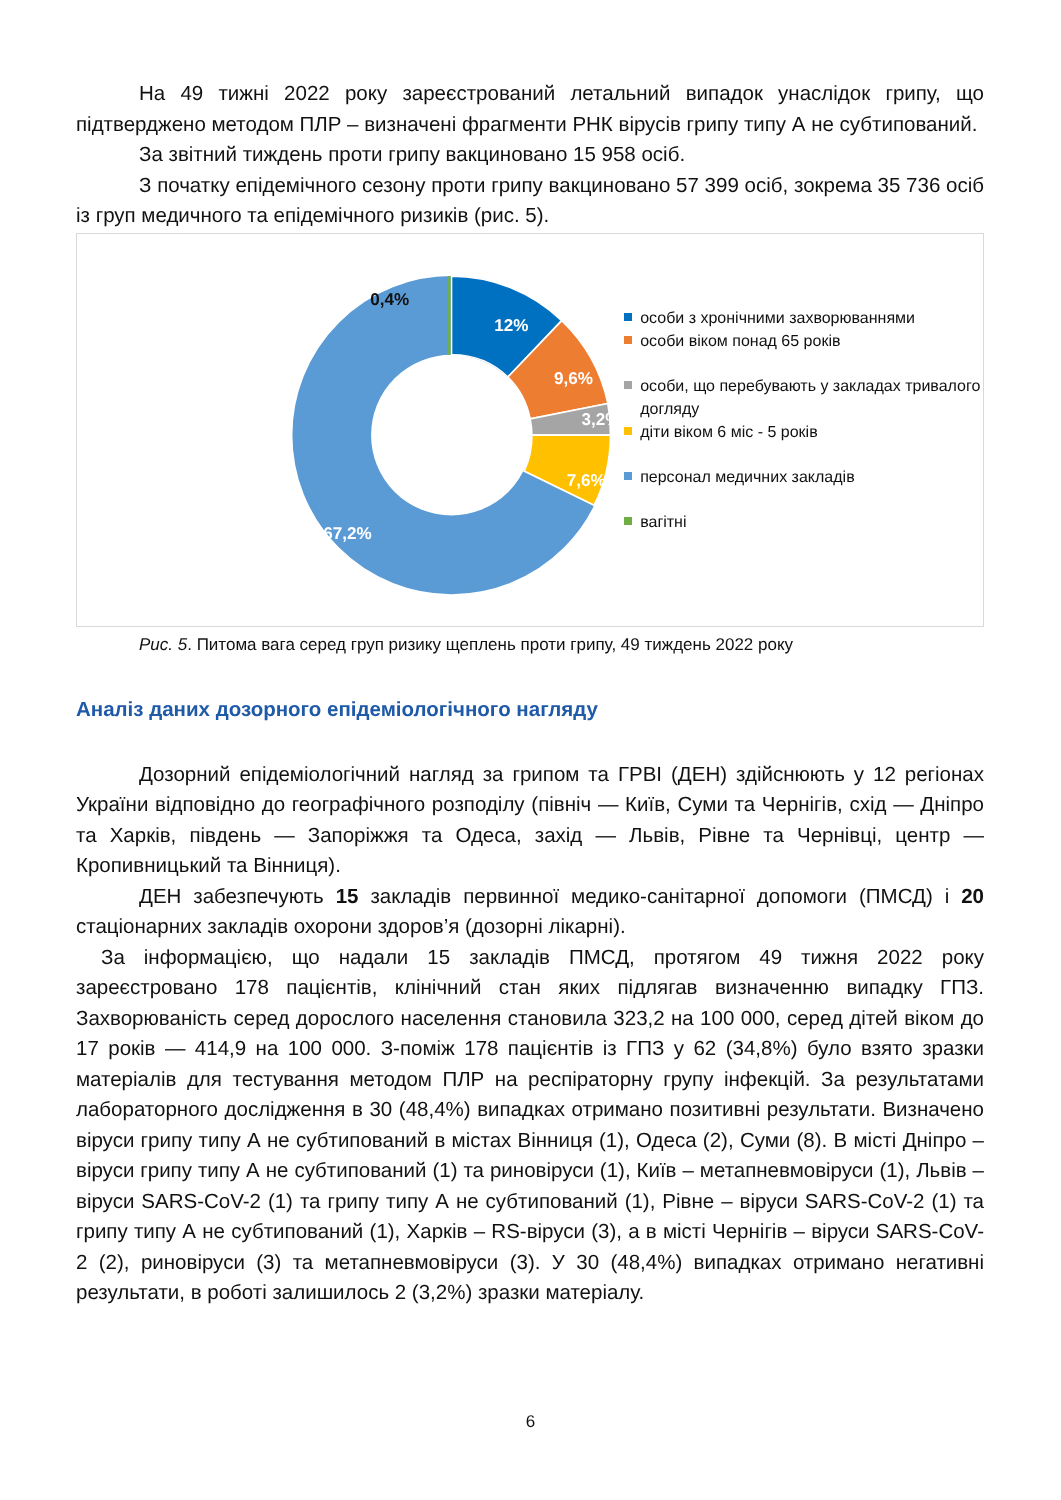На 49 тижні 2022 року зареєстрований летальний випадок унаслідок грипу, що підтверджено методом ПЛР – визначені фрагменти РНК вірусів грипу типу А не субтипований.
За звітний тиждень проти грипу вакциновано 15 958 осіб.
З початку епідемічного сезону проти грипу вакциновано 57 399 осіб, зокрема 35 736 осіб із груп медичного та епідемічного ризиків (рис. 5).
12%
9,6%
3,2%
7,6%
67,2%
0,4%
особи з хронічними захворюваннями
особи віком понад 65 років
особи, що перебувають у закладах тривалого догляду
діти віком 6 міс - 5 років
персонал медичних закладів
вагітні
Рис. 5. Питома вага серед груп ризику щеплень проти грипу, 49 тиждень 2022 року
Аналіз даних дозорного епідеміологічного нагляду
Дозорний епідеміологічний нагляд за грипом та ГРВІ (ДЕН) здійснюють у 12 регіонах України відповідно до географічного розподілу (північ — Київ, Суми та Чернігів, схід — Дніпро та Харків, південь — Запоріжжя та Одеса, захід — Львів, Рівне та Чернівці, центр — Кропивницький та Вінниця).
ДЕН забезпечують 15 закладів первинної медико-санітарної допомоги (ПМСД) і 20 стаціонарних закладів охорони здоров’я (дозорні лікарні).
За інформацією, що надали 15 закладів ПМСД, протягом 49 тижня 2022 року зареєстровано 178 пацієнтів, клінічний стан яких підлягав визначенню випадку ГПЗ. Захворюваність серед дорослого населення становила 323,2 на 100 000, серед дітей віком до 17 років — 414,9 на 100 000. З-поміж 178 пацієнтів із ГПЗ у 62 (34,8%) було взято зразки матеріалів для тестування методом ПЛР на респіраторну групу інфекцій. За результатами лабораторного дослідження в 30 (48,4%) випадках отримано позитивні результати. Визначено віруси грипу типу А не субтипований в містах Вінниця (1), Одеса (2), Суми (8). В місті Дніпро – віруси грипу типу А не субтипований (1) та риновіруси (1), Київ – метапневмовіруси (1), Львів – віруси SARS-CoV-2 (1) та грипу типу А не субтипований (1), Рівне – віруси SARS-CoV-2 (1) та грипу типу А не субтипований (1), Харків – RS-віруси (3), а в місті Чернігів – віруси SARS-CoV-2 (2), риновіруси (3) та метапневмовіруси (3). У 30 (48,4%) випадках отримано негативні результати, в роботі залишилось 2 (3,2%) зразки матеріалу.
6